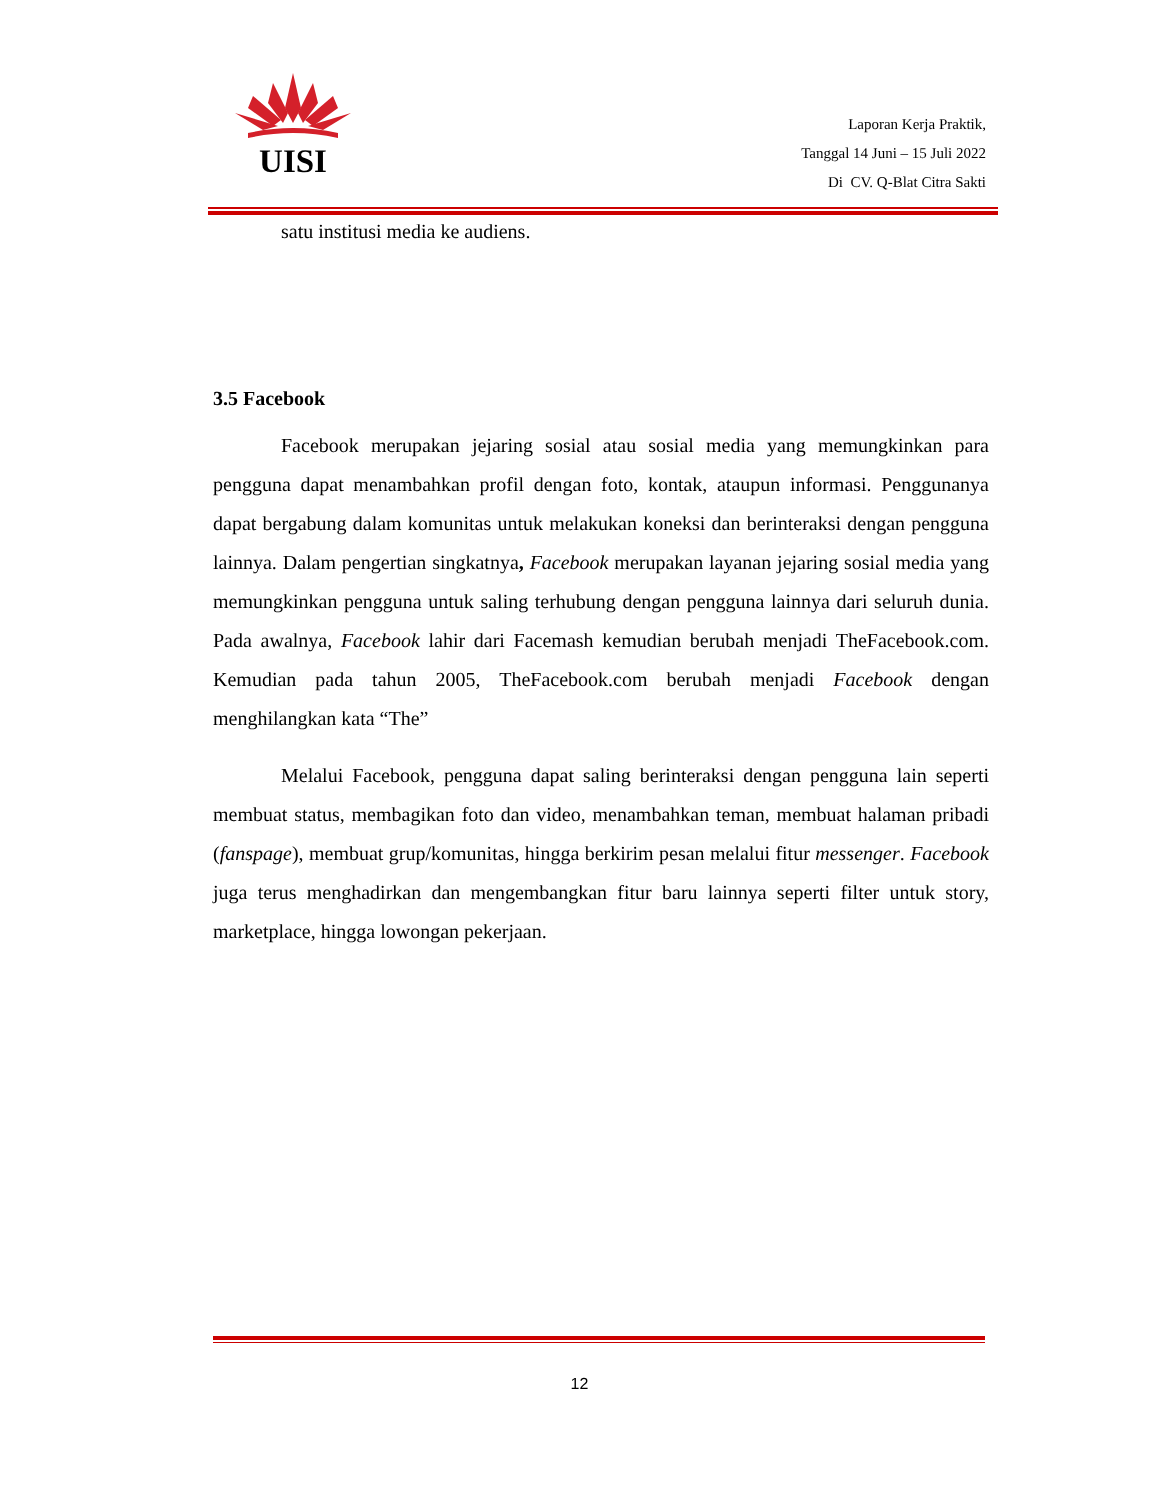UISI
Laporan Kerja Praktik,
Tanggal 14 Juni – 15 Juli 2022
Di CV. Q-Blat Citra Sakti
satu institusi media ke audiens.
3.5 Facebook
Facebook merupakan jejaring sosial atau sosial media yang memungkinkan para pengguna dapat menambahkan profil dengan foto, kontak, ataupun informasi. Penggunanya dapat bergabung dalam komunitas untuk melakukan koneksi dan berinteraksi dengan pengguna lainnya. Dalam pengertian singkatnya, Facebook merupakan layanan jejaring sosial media yang memungkinkan pengguna untuk saling terhubung dengan pengguna lainnya dari seluruh dunia. Pada awalnya, Facebook lahir dari Facemash kemudian berubah menjadi TheFacebook.com. Kemudian pada tahun 2005, TheFacebook.com berubah menjadi Facebook dengan menghilangkan kata “The”
Melalui Facebook, pengguna dapat saling berinteraksi dengan pengguna lain seperti membuat status, membagikan foto dan video, menambahkan teman, membuat halaman pribadi (fanspage), membuat grup/komunitas, hingga berkirim pesan melalui fitur messenger. Facebook juga terus menghadirkan dan mengembangkan fitur baru lainnya seperti filter untuk story, marketplace, hingga lowongan pekerjaan.
12